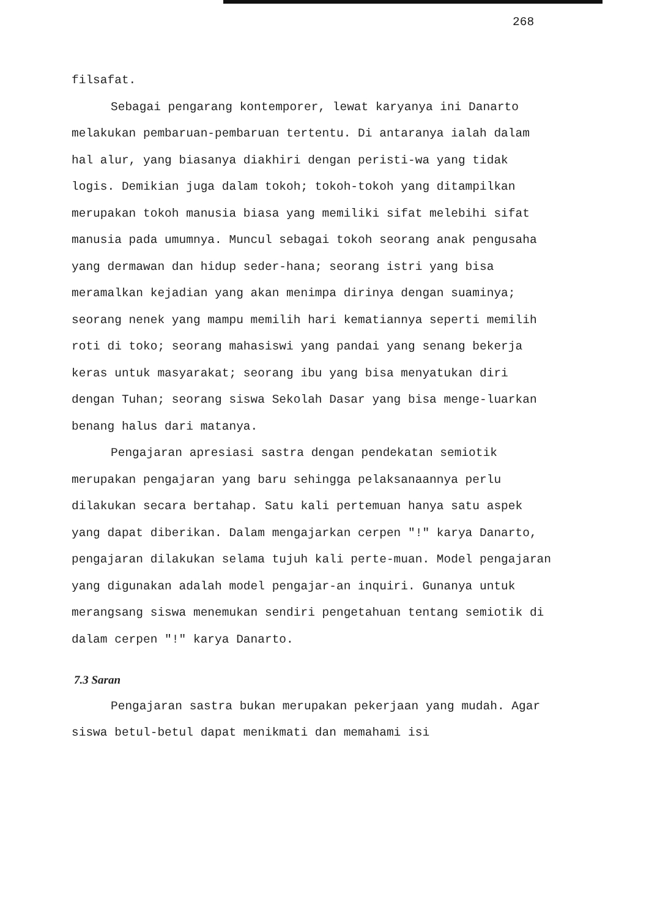268
filsafat.
Sebagai pengarang kontemporer, lewat karyanya ini Danarto melakukan pembaruan-pembaruan tertentu. Di antaranya ialah dalam hal alur, yang biasanya diakhiri dengan peristi-wa yang tidak logis. Demikian juga dalam tokoh; tokoh-tokoh yang ditampilkan merupakan tokoh manusia biasa yang memiliki sifat melebihi sifat manusia pada umumnya. Muncul sebagai tokoh seorang anak pengusaha yang dermawan dan hidup seder-hana; seorang istri yang bisa meramalkan kejadian yang akan menimpa dirinya dengan suaminya; seorang nenek yang mampu memilih hari kematiannya seperti memilih roti di toko; seorang mahasiswi yang pandai yang senang bekerja keras untuk masyarakat; seorang ibu yang bisa menyatukan diri dengan Tuhan; seorang siswa Sekolah Dasar yang bisa menge-luarkan benang halus dari matanya.
Pengajaran apresiasi sastra dengan pendekatan semiotik merupakan pengajaran yang baru sehingga pelaksanaannya perlu dilakukan secara bertahap. Satu kali pertemuan hanya satu aspek yang dapat diberikan. Dalam mengajarkan cerpen "!" karya Danarto, pengajaran dilakukan selama tujuh kali perte-muan. Model pengajaran yang digunakan adalah model pengajar-an inquiri. Gunanya untuk merangsang siswa menemukan sendiri pengetahuan tentang semiotik di dalam cerpen "!" karya Danarto.
7.3 Saran
Pengajaran sastra bukan merupakan pekerjaan yang mudah. Agar siswa betul-betul dapat menikmati dan memahami isi